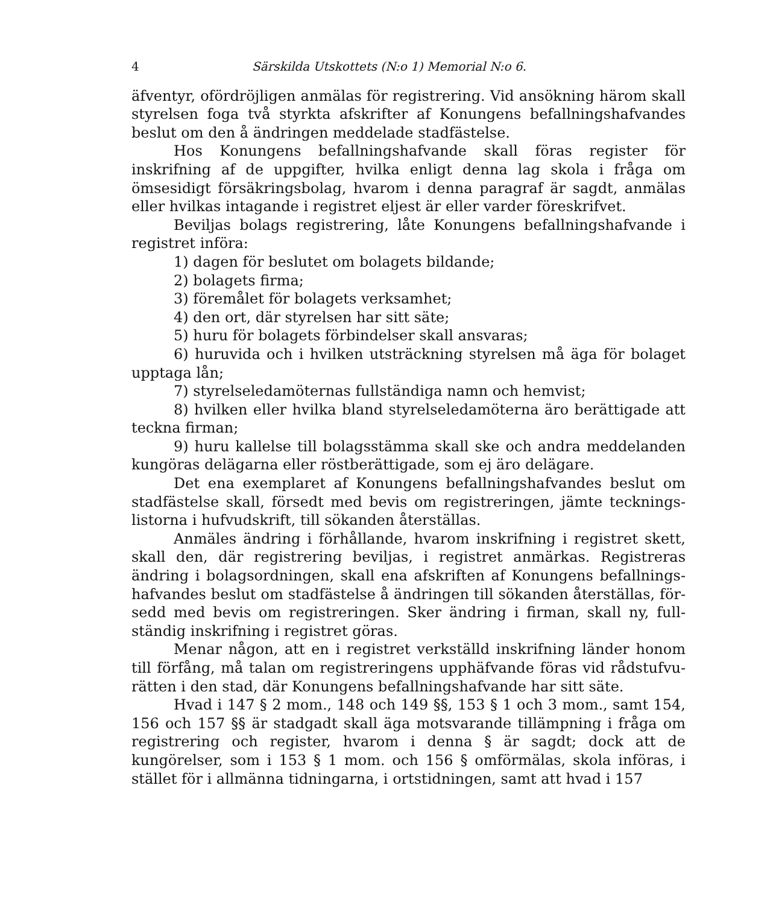4 Särskilda Utskottets (N:o 1) Memorial N:o 6.
äfventyr, ofördröjligen anmälas för registrering. Vid ansökning härom skall styrelsen foga två styrkta afskrifter af Konungens befallningshaf­vandes beslut om den å ändringen meddelade stadfästelse.
Hos Konungens befallningshafvande skall föras register för inskrifning af de uppgifter, hvilka enligt denna lag skola i fråga om ömsesidigt för­säkringsbolag, hvarom i denna paragraf är sagdt, anmälas eller hvilkas intagande i registret eljest är eller varder föreskrifvet.
Beviljas bolags registrering, låte Konungens befallningshafvande i re­gistret införa:
1) dagen för beslutet om bolagets bildande;
2) bolagets firma;
3) föremålet för bolagets verksamhet;
4) den ort, där styrelsen har sitt säte;
5) huru för bolagets förbindelser skall ansvaras;
6) huruvida och i hvilken utsträckning styrelsen må äga för bolaget upptaga lån;
7) styrelseledamöternas fullständiga namn och hemvist;
8) hvilken eller hvilka bland styrelseledamöterna äro berättigade att teckna firman;
9) huru kallelse till bolagsstämma skall ske och andra meddelanden kungöras delägarna eller röstberättigade, som ej äro delägare.
Det ena exemplaret af Konungens befallningshafvandes beslut om stadfästelse skall, försedt med bevis om registreringen, jämte tecknings­listorna i hufvudskrift, till sökanden återställas.
Anmäles ändring i förhållande, hvarom inskrifning i registret skett, skall den, där registrering beviljas, i registret anmärkas. Registreras ändring i bolagsordningen, skall ena afskriften af Konungens befallnings­hafvandes beslut om stadfästelse å ändringen till sökanden återställas, för­sedd med bevis om registreringen. Sker ändring i firman, skall ny, full­ständig inskrifning i registret göras.
Menar någon, att en i registret verkställd inskrifning länder honom till förfång, må talan om registreringens upphäfvande föras vid rådstufvu­rätten i den stad, där Konungens befallningshafvande har sitt säte.
Hvad i 147 § 2 mom., 148 och 149 §§, 153 § 1 och 3 mom., samt 154, 156 och 157 §§ är stadgadt skall äga motsvarande tillämpning i fråga om registrering och register, hvarom i denna § är sagdt; dock att de kungörelser, som i 153 § 1 mom. och 156 § omförmälas, skola införas, i stället för i allmänna tidningarna, i ortstidningen, samt att hvad i 157